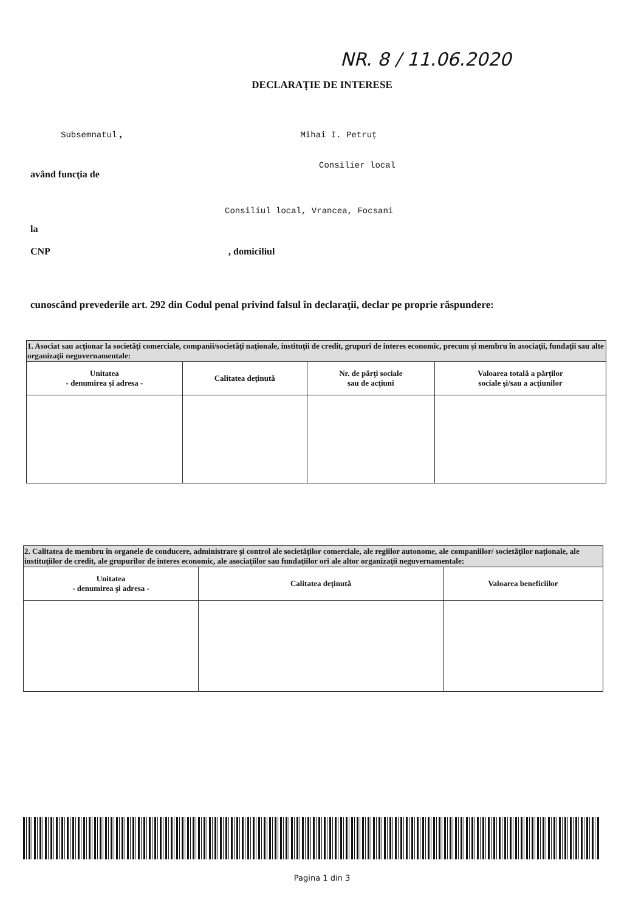NR. 8 / 11.06.2020
DECLARAŢIE DE INTERESE
Subsemnatul , Mihai I. Petruţ
Consilier local
având funcţia de
Consiliul local, Vrancea, Focsani
la
CNP , domiciliul
cunoscând prevederile art. 292 din Codul penal privind falsul în declaraţii, declar pe proprie răspundere:
| 1. Asociat sau acţionar la societăţi comerciale, companii/societăţi naţionale, instituţii de credit, grupuri de interes economic, precum şi membru în asociaţii, fundaţii sau alte organizaţii neguvernamentale: | | | |
| Unitatea - denumirea şi adresa - | Calitatea deţinută | Nr. de părţi sociale sau de acţiuni | Valoarea totală a părţilor sociale şi/sau a acţiunilor |
| 2. Calitatea de membru în organele de conducere, administrare şi control ale societăţilor comerciale, ale regiilor autonome, ale companiilor/ societăţilor naţionale, ale instituţiilor de credit, ale grupurilor de interes economic, ale asociaţiilor sau fundaţiilor ori ale altor organizaţii neguvernamentale: | | |
| Unitatea - denumirea şi adresa - | Calitatea deţinută | Valoarea beneficiilor |
Pagina 1 din 3